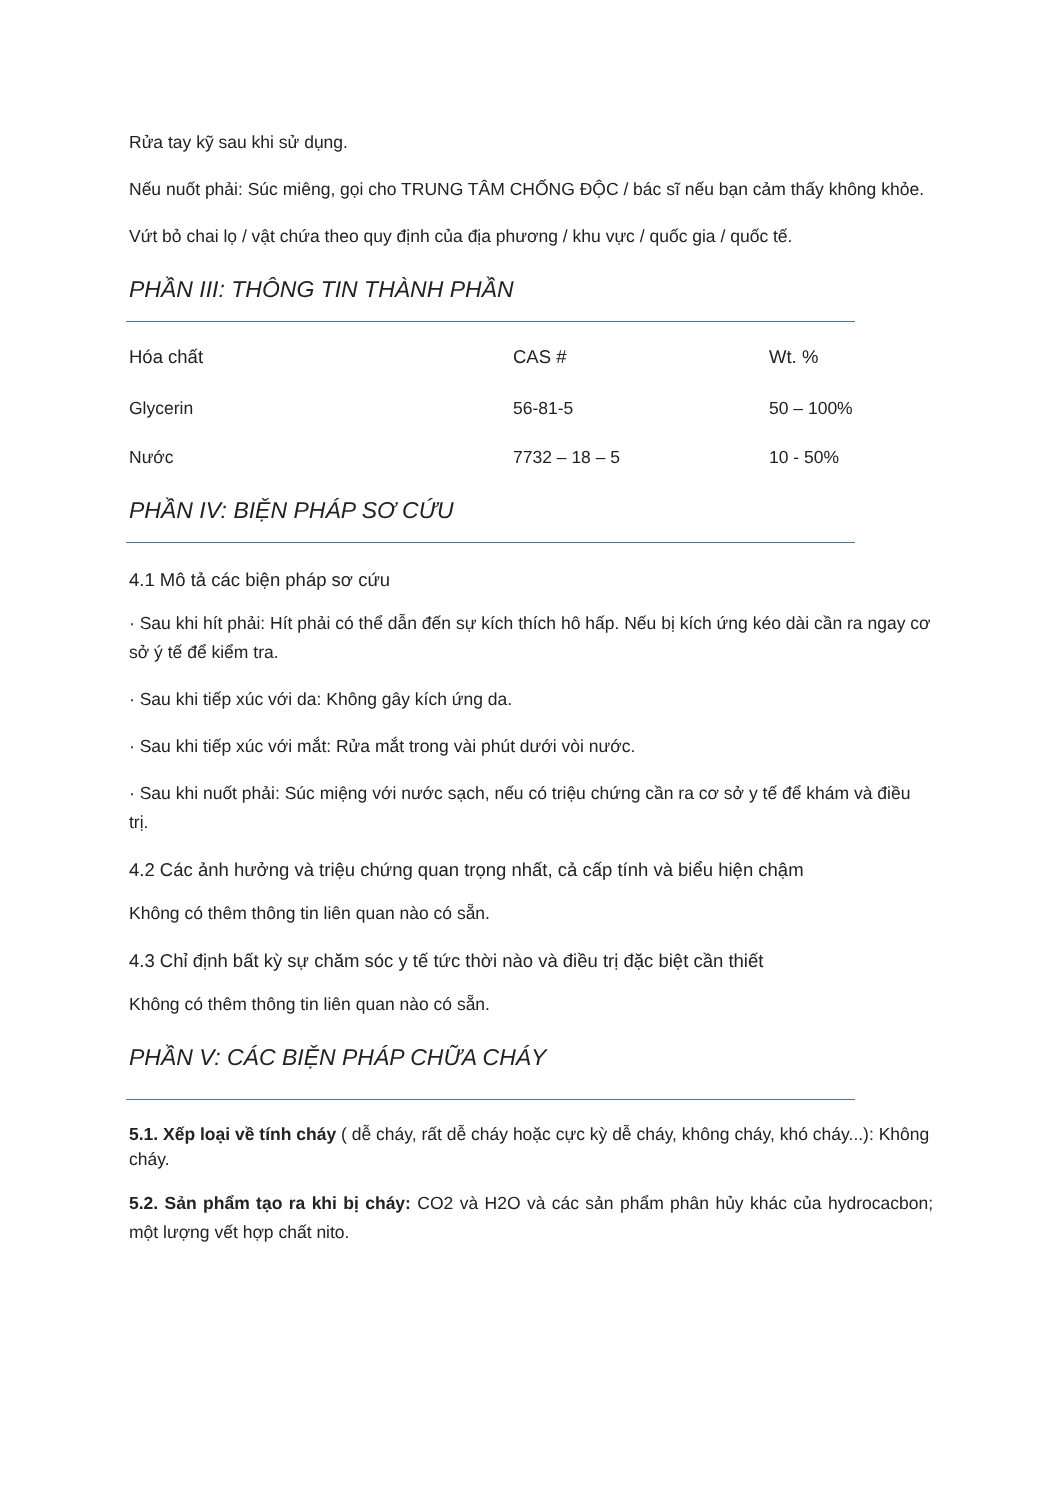Rửa tay kỹ sau khi sử dụng.
Nếu nuốt phải: Súc miêng, gọi cho TRUNG TÂM CHỐNG ĐỘC / bác sĩ nếu bạn cảm thấy không khỏe.
Vứt bỏ chai lọ / vật chứa theo quy định của địa phương / khu vực / quốc gia / quốc tế.
PHẦN III: THÔNG TIN THÀNH PHẦN
| Hóa chất | CAS # | Wt. % |
| --- | --- | --- |
| Glycerin | 56-81-5 | 50 – 100% |
| Nước | 7732 – 18 – 5 | 10 - 50% |
PHẦN IV: BIỆN PHÁP SƠ CỨU
4.1 Mô tả các biện pháp sơ cứu
· Sau khi hít phải: Hít phải có thể dẫn đến sự kích thích hô hấp. Nếu bị kích ứng kéo dài cần ra ngay cơ sở ý tế để kiểm tra.
· Sau khi tiếp xúc với da: Không gây kích ứng da.
· Sau khi tiếp xúc với mắt: Rửa mắt trong vài phút dưới vòi nước.
· Sau khi nuốt phải: Súc miệng với nước sạch, nếu có triệu chứng cần ra cơ sở y tế để khám và điều trị.
4.2 Các ảnh hưởng và triệu chứng quan trọng nhất, cả cấp tính và biểu hiện chậm
Không có thêm thông tin liên quan nào có sẵn.
4.3 Chỉ định bất kỳ sự chăm sóc y tế tức thời nào và điều trị đặc biệt cần thiết
Không có thêm thông tin liên quan nào có sẵn.
PHẦN V: CÁC BIỆN PHÁP CHỮA CHÁY
5.1. Xếp loại về tính cháy ( dễ cháy, rất dễ cháy hoặc cực kỳ dễ cháy, không cháy, khó cháy...): Không cháy.
5.2. Sản phẩm tạo ra khi bị cháy: CO2 và H2O và các sản phẩm phân hủy khác của hydrocacbon; một lượng vết hợp chất nito.